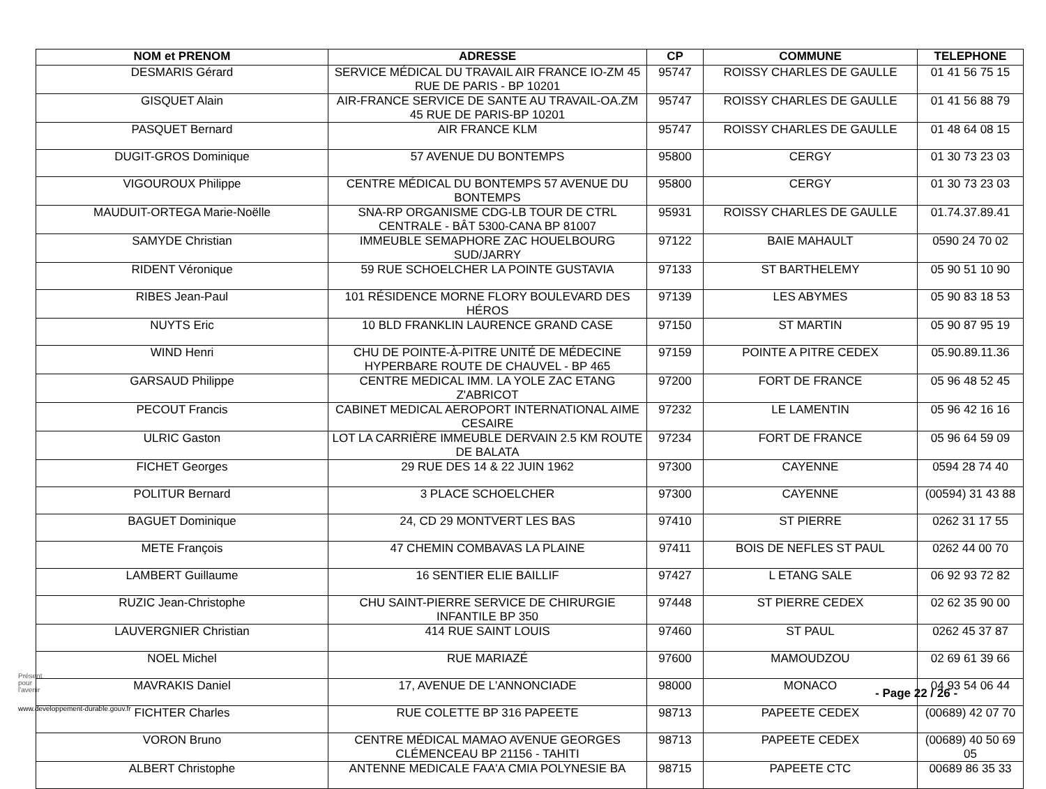| NOM et PRENOM | ADRESSE | CP | COMMUNE | TELEPHONE |
| --- | --- | --- | --- | --- |
| DESMARIS Gérard | SERVICE MÉDICAL DU TRAVAIL AIR FRANCE IO-ZM 45 RUE DE PARIS - BP 10201 | 95747 | ROISSY CHARLES DE GAULLE | 01 41 56 75 15 |
| GISQUET Alain | AIR-FRANCE SERVICE DE SANTE AU TRAVAIL-OA.ZM 45 RUE DE PARIS-BP 10201 | 95747 | ROISSY CHARLES DE GAULLE | 01 41 56 88 79 |
| PASQUET Bernard | AIR FRANCE KLM | 95747 | ROISSY CHARLES DE GAULLE | 01 48 64 08 15 |
| DUGIT-GROS Dominique | 57 AVENUE DU BONTEMPS | 95800 | CERGY | 01 30 73 23 03 |
| VIGOUROUX Philippe | CENTRE MÉDICAL DU BONTEMPS 57 AVENUE DU BONTEMPS | 95800 | CERGY | 01 30 73 23 03 |
| MAUDUIT-ORTEGA Marie-Noëlle | SNA-RP ORGANISME CDG-LB TOUR DE CTRL CENTRALE - BÂT 5300-CANA BP 81007 | 95931 | ROISSY CHARLES DE GAULLE | 01.74.37.89.41 |
| SAMYDE Christian | IMMEUBLE SEMAPHORE ZAC HOUELBOURG SUD/JARRY | 97122 | BAIE MAHAULT | 0590 24 70 02 |
| RIDENT Véronique | 59 RUE SCHOELCHER LA POINTE GUSTAVIA | 97133 | ST BARTHELEMY | 05 90 51 10 90 |
| RIBES Jean-Paul | 101 RÉSIDENCE MORNE FLORY BOULEVARD DES HÉROS | 97139 | LES ABYMES | 05 90 83 18 53 |
| NUYTS Eric | 10 BLD FRANKLIN LAURENCE GRAND CASE | 97150 | ST MARTIN | 05 90 87 95 19 |
| WIND Henri | CHU DE POINTE-À-PITRE UNITÉ DE MÉDECINE HYPERBARE ROUTE DE CHAUVEL - BP 465 | 97159 | POINTE A PITRE CEDEX | 05.90.89.11.36 |
| GARSAUD Philippe | CENTRE MEDICAL IMM. LA YOLE ZAC ETANG Z'ABRICOT | 97200 | FORT DE FRANCE | 05 96 48 52 45 |
| PECOUT Francis | CABINET MEDICAL AEROPORT INTERNATIONAL AIME CESAIRE | 97232 | LE LAMENTIN | 05 96 42 16 16 |
| ULRIC Gaston | LOT LA CARRIÈRE IMMEUBLE DERVAIN 2.5 KM ROUTE DE BALATA | 97234 | FORT DE FRANCE | 05 96 64 59 09 |
| FICHET Georges | 29 RUE DES 14 & 22 JUIN 1962 | 97300 | CAYENNE | 0594 28 74 40 |
| POLITUR Bernard | 3 PLACE SCHOELCHER | 97300 | CAYENNE | (00594) 31 43 88 |
| BAGUET Dominique | 24, CD 29 MONTVERT LES BAS | 97410 | ST PIERRE | 0262 31 17 55 |
| METE François | 47 CHEMIN COMBAVAS LA PLAINE | 97411 | BOIS DE NEFLES ST PAUL | 0262 44 00 70 |
| LAMBERT Guillaume | 16 SENTIER ELIE BAILLIF | 97427 | L ETANG SALE | 06 92 93 72 82 |
| RUZIC Jean-Christophe | CHU SAINT-PIERRE SERVICE DE CHIRURGIE INFANTILE BP 350 | 97448 | ST PIERRE CEDEX | 02 62 35 90 00 |
| LAUVERGNIER Christian | 414 RUE SAINT LOUIS | 97460 | ST PAUL | 0262 45 37 87 |
| NOEL Michel | RUE MARIAZÉ | 97600 | MAMOUDZOU | 02 69 61 39 66 |
| MAVRAKIS Daniel | 17, AVENUE DE L'ANNONCIADE | 98000 | MONACO | 04 93 54 06 44 |
| FICHTER Charles | RUE COLETTE BP 316 PAPEETE | 98713 | PAPEETE CEDEX | (00689) 42 07 70 |
| VORON Bruno | CENTRE MÉDICAL MAMAO AVENUE GEORGES CLÉMENCEAU BP 21156 - TAHITI | 98713 | PAPEETE CEDEX | (00689) 40 50 69 05 |
| ALBERT Christophe | ANTENNE MEDICALE FAA'A CMIA POLYNESIE BA | 98715 | PAPEETE CTC | 00689 86 35 33 |
Présent
pour
l'avenir
- Page 22 / 26 -
www.developpement-durable.gouv.fr